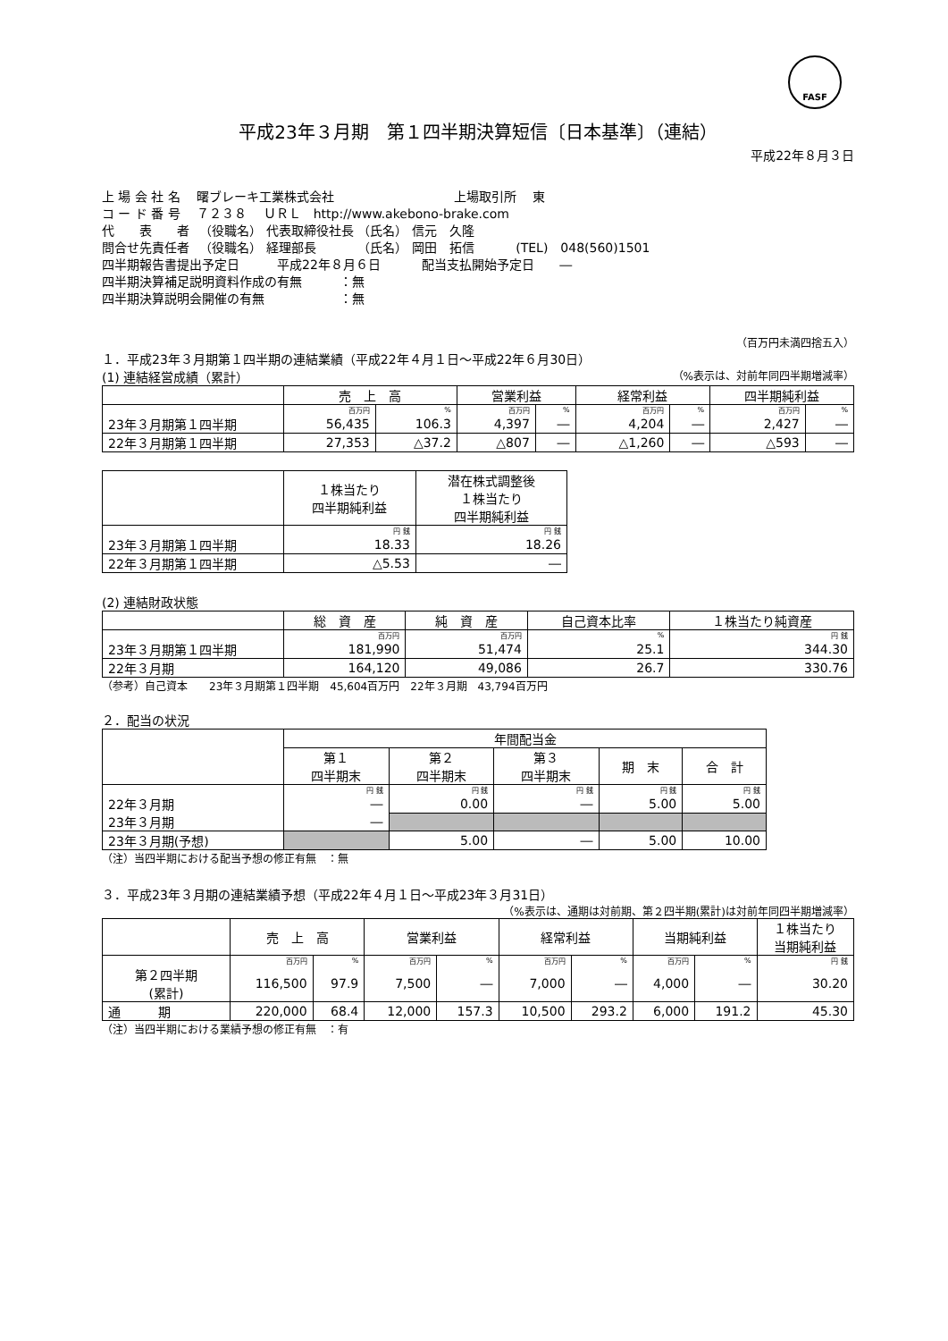FASF
平成23年３月期　第１四半期決算短信〔日本基準〕（連結）
平成22年８月３日
上 場 会 社 名　 曙ブレーキ工業株式会社 上場取引所　 東
コ ー ド 番 号 　７２３８　 ＵＲＬ　http://www.akebono-brake.com
代　　表　　者 　（役職名） 代表取締役社長 （氏名） 信元　久隆
問合せ先責任者 　（役職名） 経理部長　　　 （氏名） 岡田　拓信　　　 (TEL)　048(560)1501
四半期報告書提出予定日　　　平成22年８月６日　　　 配当支払開始予定日　　―
四半期決算補足説明資料作成の有無　　　：無
四半期決算説明会開催の有無　　　　　　：無
（百万円未満四捨五入）
１．平成23年３月期第１四半期の連結業績（平成22年４月１日～平成22年６月30日）
(1) 連結経営成績（累計） （%表示は、対前年同四半期増減率）
| | 売 上 高 | | 営業利益 | | 経常利益 | | 四半期純利益 | |
| --- | --- | --- | --- | --- | --- | --- | --- | --- |
| | 百万円 | % | 百万円 | % | 百万円 | % | 百万円 | % |
| 23年３月期第１四半期 | 56,435 | 106.3 | 4,397 | ― | 4,204 | ― | 2,427 | ― |
| 22年３月期第１四半期 | 27,353 | △37.2 | △807 | ― | △1,260 | ― | △593 | ― |
| | １株当たり 四半期純利益 | 潜在株式調整後 １株当たり 四半期純利益 |
| --- | --- | --- |
| | 円 銭 | 円 銭 |
| 23年３月期第１四半期 | 18.33 | 18.26 |
| 22年３月期第１四半期 | △5.53 | ― |
(2) 連結財政状態
| | 総 資 産 | 純 資 産 | 自己資本比率 | １株当たり純資産 |
| --- | --- | --- | --- | --- |
| | 百万円 | 百万円 | % | 円 銭 |
| 23年３月期第１四半期 | 181,990 | 51,474 | 25.1 | 344.30 |
| 22年３月期 | 164,120 | 49,086 | 26.7 | 330.76 |
（参考）自己資本　　23年３月期第１四半期　45,604百万円　22年３月期　43,794百万円
２．配当の状況
| | 年間配当金 | | | | |
| --- | --- | --- | --- | --- | --- |
| | 第１ 四半期末 | 第２ 四半期末 | 第３ 四半期末 | 期 末 | 合 計 |
| | 円 銭 | 円 銭 | 円 銭 | 円 銭 | 円 銭 |
| 22年３月期 | ― | 0.00 | ― | 5.00 | 5.00 |
| 23年３月期 | ― | | | | |
| 23年３月期(予想) | | 5.00 | ― | 5.00 | 10.00 |
（注）当四半期における配当予想の修正有無　：無
３．平成23年３月期の連結業績予想（平成22年４月１日～平成23年３月31日）
（%表示は、通期は対前期、第２四半期(累計)は対前年同四半期増減率）
| | 売 上 高 | | 営業利益 | | 経常利益 | | 当期純利益 | | １株当たり 当期純利益 |
| --- | --- | --- | --- | --- | --- | --- | --- | --- | --- |
| | 百万円 | % | 百万円 | % | 百万円 | % | 百万円 | % | 円 銭 |
| 第２四半期 (累計) | 116,500 | 97.9 | 7,500 | ― | 7,000 | ― | 4,000 | ― | 30.20 |
| 通 期 | 220,000 | 68.4 | 12,000 | 157.3 | 10,500 | 293.2 | 6,000 | 191.2 | 45.30 |
（注）当四半期における業績予想の修正有無　：有